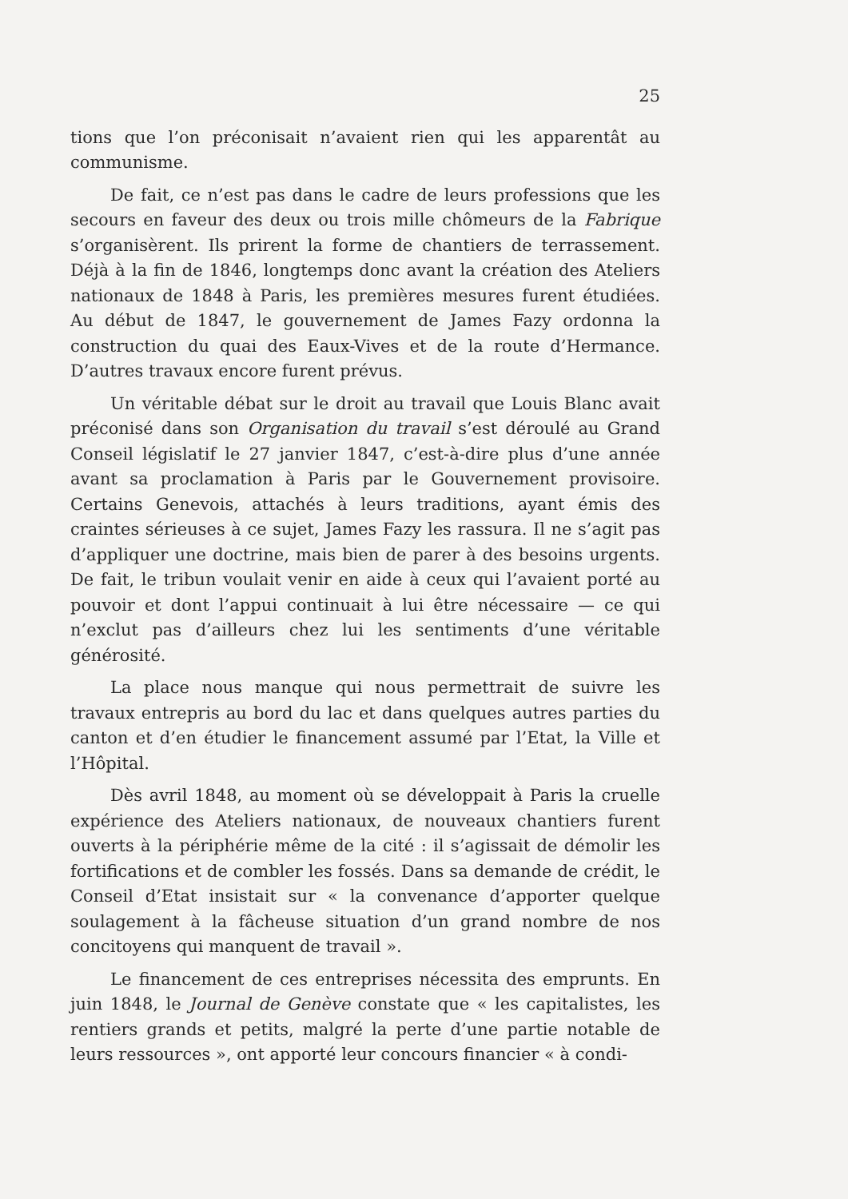25
tions que l’on préconisait n’avaient rien qui les apparentât au communisme.
De fait, ce n’est pas dans le cadre de leurs professions que les secours en faveur des deux ou trois mille chômeurs de la Fabrique s’organisèrent. Ils prirent la forme de chantiers de terrassement. Déjà à la fin de 1846, longtemps donc avant la création des Ateliers nationaux de 1848 à Paris, les premières mesures furent étudiées. Au début de 1847, le gouvernement de James Fazy ordonna la construction du quai des Eaux-Vives et de la route d’Hermance. D’autres travaux encore furent prévus.
Un véritable débat sur le droit au travail que Louis Blanc avait préconisé dans son Organisation du travail s’est déroulé au Grand Conseil législatif le 27 janvier 1847, c’est-à-dire plus d’une année avant sa proclamation à Paris par le Gouvernement provisoire. Certains Genevois, attachés à leurs traditions, ayant émis des craintes sérieuses à ce sujet, James Fazy les rassura. Il ne s’agit pas d’appliquer une doctrine, mais bien de parer à des besoins urgents. De fait, le tribun voulait venir en aide à ceux qui l’avaient porté au pouvoir et dont l’appui continuait à lui être nécessaire — ce qui n’exclut pas d’ailleurs chez lui les sentiments d’une véritable générosité.
La place nous manque qui nous permettrait de suivre les travaux entrepris au bord du lac et dans quelques autres parties du canton et d’en étudier le financement assumé par l’Etat, la Ville et l’Hôpital.
Dès avril 1848, au moment où se développait à Paris la cruelle expérience des Ateliers nationaux, de nouveaux chantiers furent ouverts à la périphérie même de la cité : il s’agissait de démolir les fortifications et de combler les fossés. Dans sa demande de crédit, le Conseil d’Etat insistait sur « la convenance d’apporter quelque soulagement à la fâcheuse situation d’un grand nombre de nos concitoyens qui manquent de travail ».
Le financement de ces entreprises nécessita des emprunts. En juin 1848, le Journal de Genève constate que « les capitalistes, les rentiers grands et petits, malgré la perte d’une partie notable de leurs ressources », ont apporté leur concours financier « à condi-